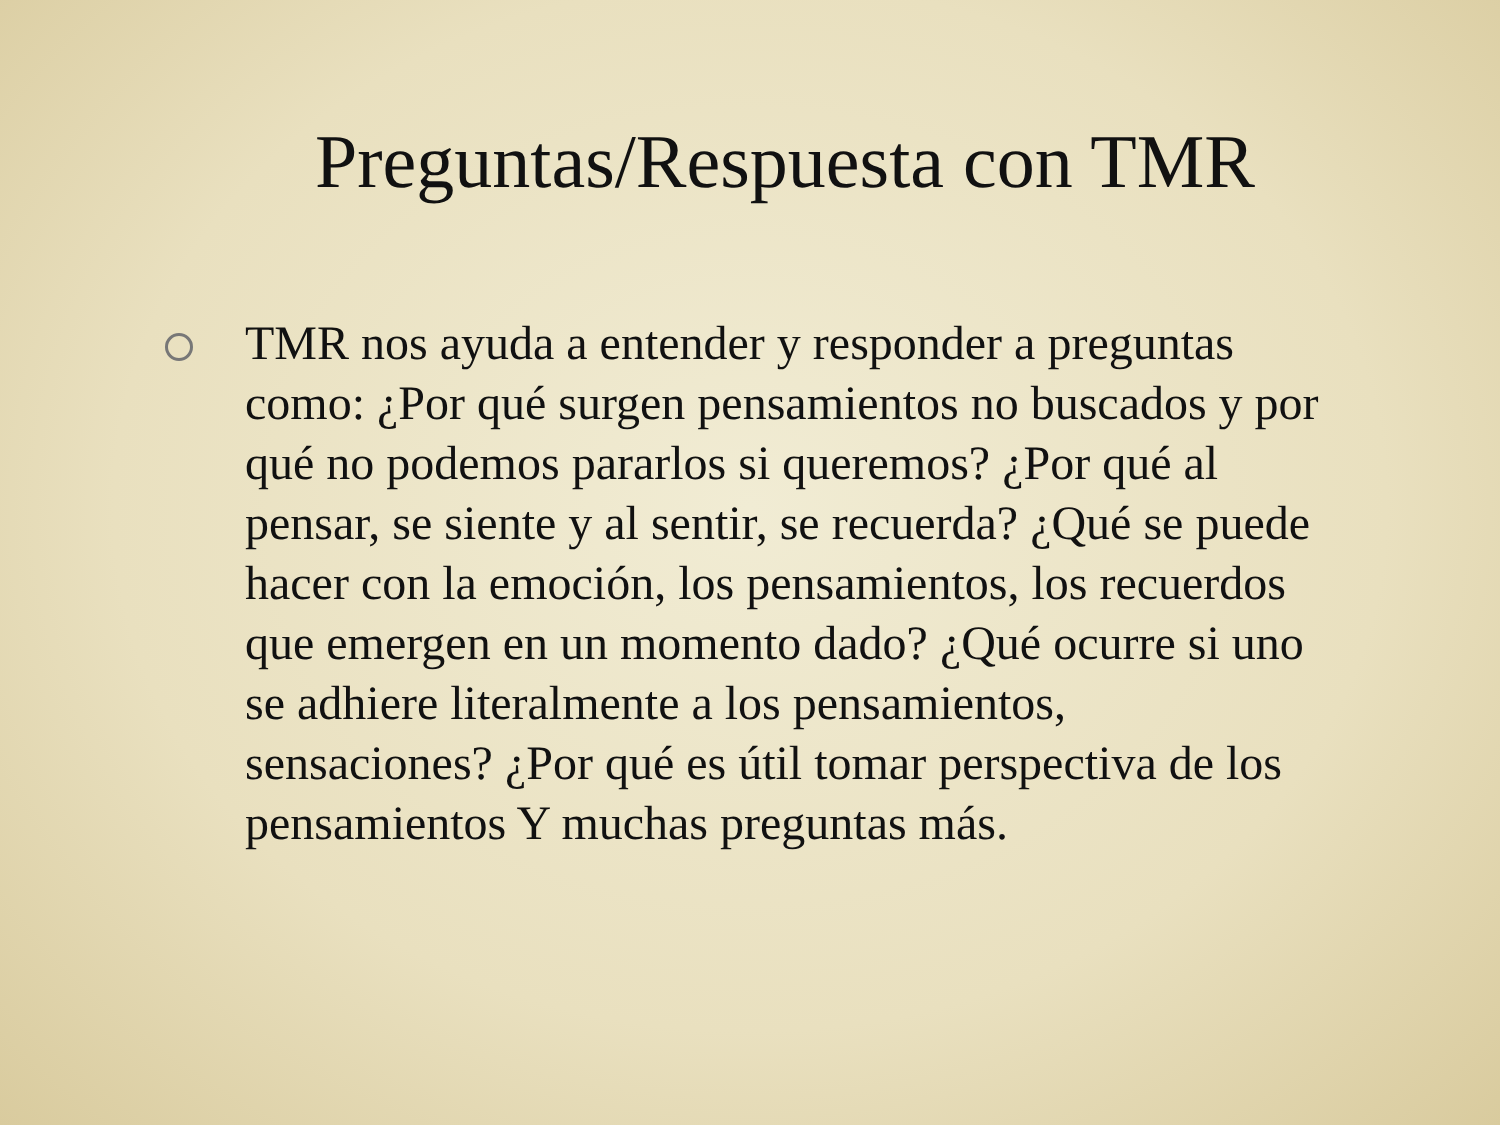Preguntas/Respuesta con TMR
TMR nos ayuda a entender y responder a preguntas como: ¿Por qué surgen pensamientos no buscados y por qué no podemos pararlos si queremos? ¿Por qué al pensar, se siente y al sentir, se recuerda? ¿Qué se puede hacer con la emoción, los pensamientos, los recuerdos que emergen en un momento dado? ¿Qué ocurre si uno se adhiere literalmente a los pensamientos, sensaciones? ¿Por qué es útil tomar perspectiva de los pensamientos Y muchas preguntas más.